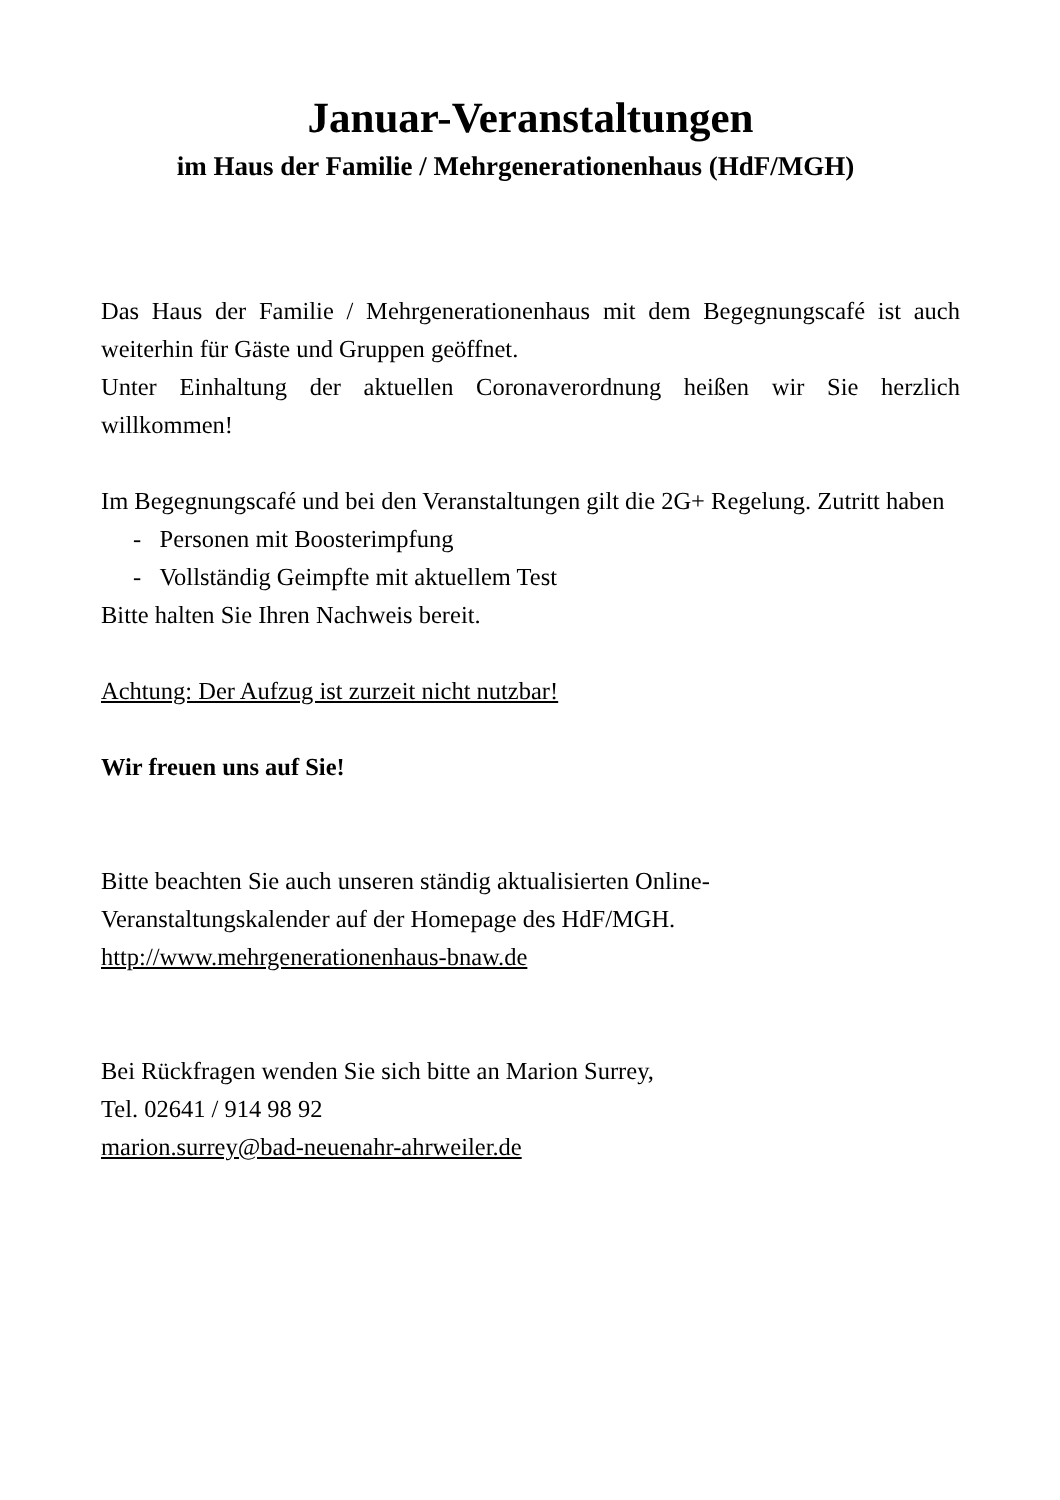Januar-Veranstaltungen
im Haus der Familie / Mehrgenerationenhaus (HdF/MGH)
Das Haus der Familie / Mehrgenerationenhaus mit dem Begegnungscafé ist auch weiterhin für Gäste und Gruppen geöffnet.
Unter Einhaltung der aktuellen Coronaverordnung heißen wir Sie herzlich willkommen!
Im Begegnungscafé und bei den Veranstaltungen gilt die 2G+ Regelung. Zutritt haben
- Personen mit Boosterimpfung
- Vollständig Geimpfte mit aktuellem Test
Bitte halten Sie Ihren Nachweis bereit.
Achtung: Der Aufzug ist zurzeit nicht nutzbar!
Wir freuen uns auf Sie!
Bitte beachten Sie auch unseren ständig aktualisierten Online-
Veranstaltungskalender auf der Homepage des HdF/MGH.
http://www.mehrgenerationenhaus-bnaw.de
Bei Rückfragen wenden Sie sich bitte an Marion Surrey,
Tel. 02641 / 914 98 92
marion.surrey@bad-neuenahr-ahrweiler.de